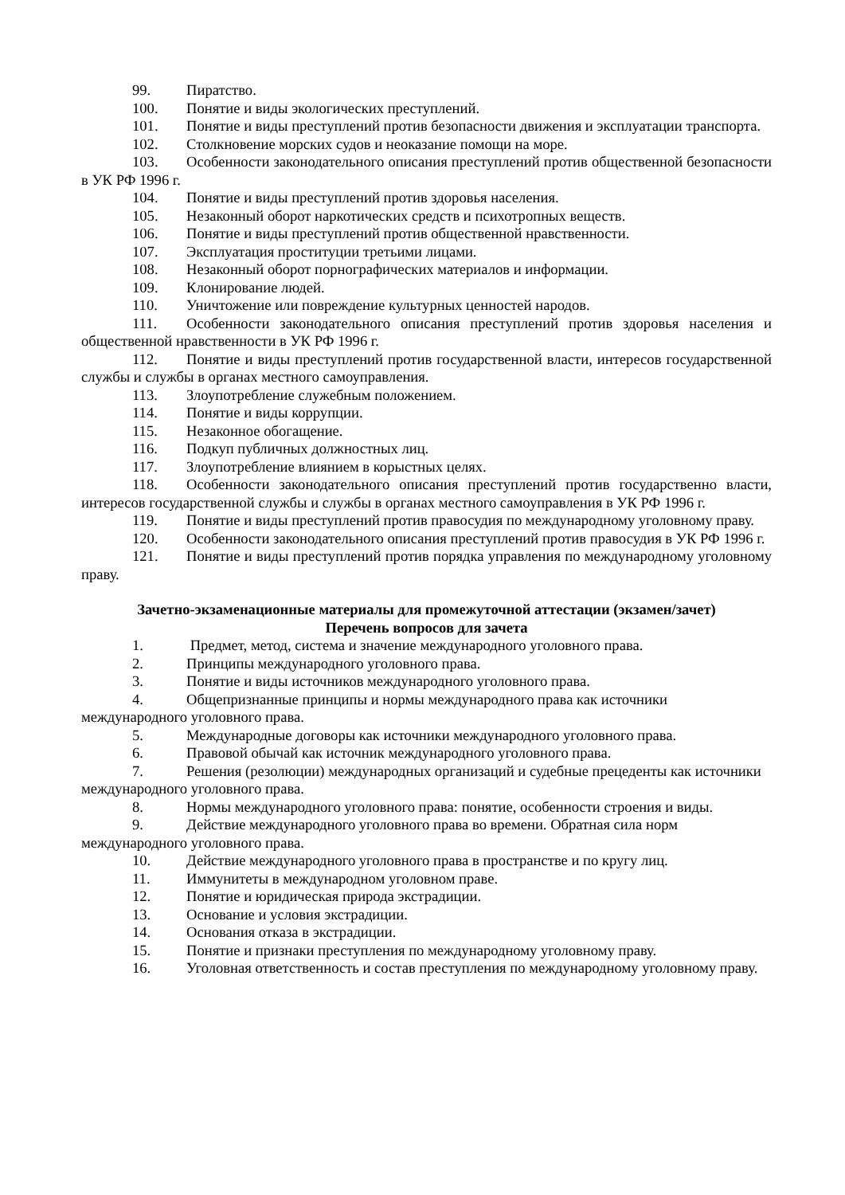99. Пиратство.
100. Понятие и виды экологических преступлений.
101. Понятие и виды преступлений против безопасности движения и эксплуатации транспорта.
102. Столкновение морских судов и неоказание помощи на море.
103. Особенности законодательного описания преступлений против общественной безопасности в УК РФ 1996 г.
104. Понятие и виды преступлений против здоровья населения.
105. Незаконный оборот наркотических средств и психотропных веществ.
106. Понятие и виды преступлений против общественной нравственности.
107. Эксплуатация проституции третьими лицами.
108. Незаконный оборот порнографических материалов и информации.
109. Клонирование людей.
110. Уничтожение или повреждение культурных ценностей народов.
111. Особенности законодательного описания преступлений против здоровья населения и общественной нравственности в УК РФ 1996 г.
112. Понятие и виды преступлений против государственной власти, интересов государственной службы и службы в органах местного самоуправления.
113. Злоупотребление служебным положением.
114. Понятие и виды коррупции.
115. Незаконное обогащение.
116. Подкуп публичных должностных лиц.
117. Злоупотребление влиянием в корыстных целях.
118. Особенности законодательного описания преступлений против государственно власти, интересов государственной службы и службы в органах местного самоуправления в УК РФ 1996 г.
119. Понятие и виды преступлений против правосудия по международному уголовному праву.
120. Особенности законодательного описания преступлений против правосудия в УК РФ 1996 г.
121. Понятие и виды преступлений против порядка управления по международному уголовному праву.
Зачетно-экзаменационные материалы для промежуточной аттестации (экзамен/зачет)
Перечень вопросов для зачета
1. Предмет, метод, система и значение международного уголовного права.
2. Принципы международного уголовного права.
3. Понятие и виды источников международного уголовного права.
4. Общепризнанные принципы и нормы международного права как источники международного уголовного права.
5. Международные договоры как источники международного уголовного права.
6. Правовой обычай как источник международного уголовного права.
7. Решения (резолюции) международных организаций и судебные прецеденты как источники международного уголовного права.
8. Нормы международного уголовного права: понятие, особенности строения и виды.
9. Действие международного уголовного права во времени. Обратная сила норм международного уголовного права.
10. Действие международного уголовного права в пространстве и по кругу лиц.
11. Иммунитеты в международном уголовном праве.
12. Понятие и юридическая природа экстрадиции.
13. Основание и условия экстрадиции.
14. Основания отказа в экстрадиции.
15. Понятие и признаки преступления по международному уголовному праву.
16. Уголовная ответственность и состав преступления по международному уголовному праву.